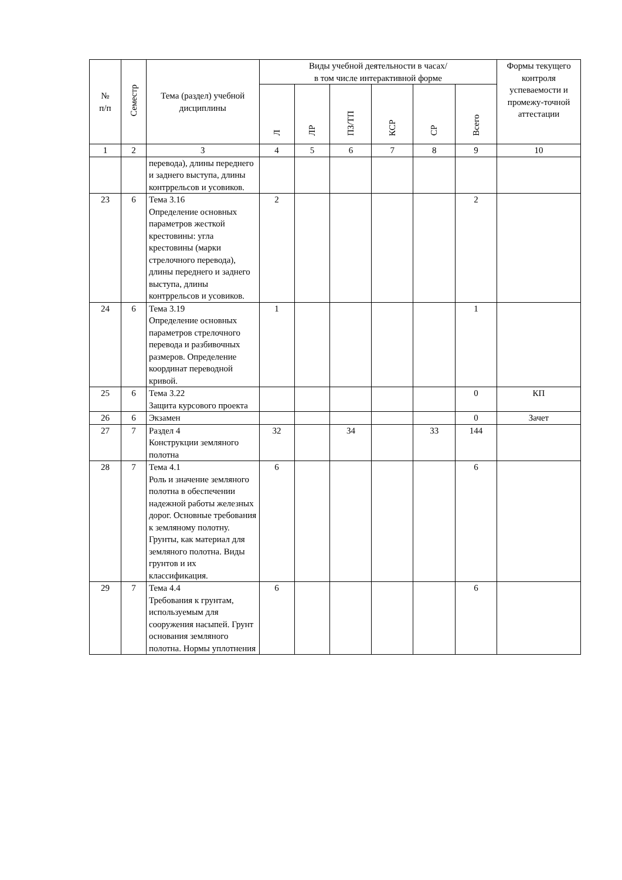| № п/п | Семестр | Тема (раздел) учебной дисциплины | Виды учебной деятельности в часах/ в том числе интерактивной форме | | | | | | Формы текущего контроля успеваемости и промежу-точной аттестации |
| --- | --- | --- | --- | --- | --- | --- | --- | --- | --- |
| | | | Л | ЛР | ПЗ/ТП | КСР | СР | Всего | |
| 1 | 2 | 3 | 4 | 5 | 6 | 7 | 8 | 9 | 10 |
| | | перевода), длины переднего и заднего выступа, длины контррельсов и усовиков. | | | | | | | |
| 23 | 6 | Тема 3.16 Определение основных параметров жесткой крестовины: угла крестовины (марки стрелочного перевода), длины переднего и заднего выступа, длины контррельсов и усовиков. | 2 | | | | | 2 | |
| 24 | 6 | Тема 3.19 Определение основных параметров стрелочного перевода и разбивочных размеров. Определение координат переводной кривой. | 1 | | | | | 1 | |
| 25 | 6 | Тема 3.22 Защита курсового проекта | | | | | | 0 | КП |
| 26 | 6 | Экзамен | | | | | | 0 | Зачет |
| 27 | 7 | Раздел 4 Конструкции земляного полотна | 32 | | 34 | | 33 | 144 | |
| 28 | 7 | Тема 4.1 Роль и значение земляного полотна в обеспечении надежной работы железных дорог. Основные требования к земляному полотну. Грунты, как материал для земляного полотна. Виды грунтов и их классификация. | 6 | | | | | 6 | |
| 29 | 7 | Тема 4.4 Требования к грунтам, используемым для сооружения насыпей. Грунт основания земляного полотна. Нормы уплотнения | 6 | | | | | 6 | |